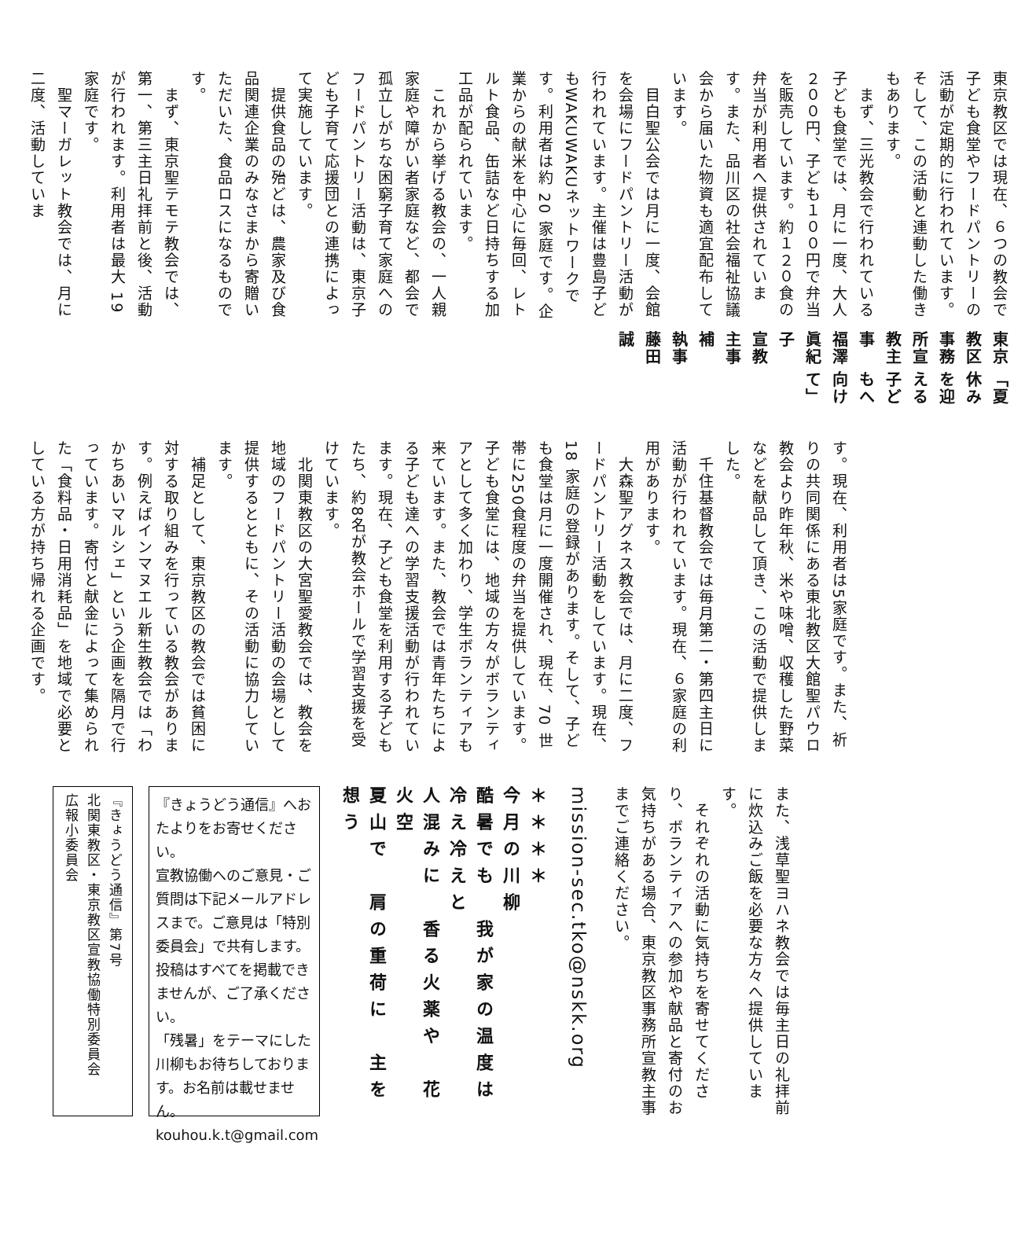「夏休みを迎える子どもへ向けて」
東京教区事務所宣教主事　福澤眞紀子
宣教主事補　執事　藤田　誠
東京教区では現在、６つの教会で子ども食堂やフードパントリーの活動が定期的に行われています。そして、この活動と連動した働きもあります。
　まず、三光教会で行われている子ども食堂では、月に一度、大人２００円、子ども１００円で弁当を販売しています。約１２０食の弁当が利用者へ提供されています。また、品川区の社会福祉協議会から届いた物資も適宜配布しています。
　目白聖公会では月に一度、会館を会場にフードパントリー活動が行われています。主催は豊島子どもWAKUWAKUネットワークです。利用者は約 20 家庭です。企業からの献米を中心に毎回、レトルト食品、缶詰など日持ちする加工品が配られています。
　これから挙げる教会の、一人親家庭や障がい者家庭など、都会で孤立しがちな困窮子育て家庭へのフードパントリー活動は、東京子ども子育て応援団との連携によって実施しています。
　提供食品の殆どは、農家及び食品関連企業のみなさまから寄贈いただいた、食品ロスになるものです。
　まず、東京聖テモテ教会では、第一、第三主日礼拝前と後、活動が行われます。利用者は最大 19 家庭です。
　聖マーガレット教会では、月に二度、活動していま
す。現在、利用者は5家庭です。また、祈りの共同関係にある東北教区大館聖パウロ教会より昨年秋、米や味噌、収穫した野菜などを献品して頂き、この活動で提供しました。
　千住基督教会では毎月第二・第四主日に活動が行われています。現在、６家庭の利用があります。
　大森聖アグネス教会では、月に二度、フードパントリー活動をしています。現在、18 家庭の登録があります。そして、子ども食堂は月に一度開催され、現在、70 世帯に250食程度の弁当を提供しています。子ども食堂には、地域の方々がボランティアとして多く加わり、学生ボランティアも来ています。また、教会では青年たちによる子ども達への学習支援活動が行われています。現在、子ども食堂を利用する子どもたち、約8名が教会ホールで学習支援を受けています。
　北関東教区の大宮聖愛教会では、教会を地域のフードパントリー活動の会場として提供するとともに、その活動に協力しています。
　補足として、東京教区の教会では貧困に対する取り組みを行っている教会があります。例えばインマヌエル新生教会では「わかちあいマルシェ」という企画を隔月で行っています。寄付と献金によって集められた「食料品・日用消耗品」を地域で必要としている方が持ち帰れる企画です。
また、浅草聖ヨハネ教会では毎主日の礼拝前に炊込みご飯を必要な方々へ提供しています。
　それぞれの活動に気持ちを寄せてくださり、ボランティアへの参加や献品と寄付のお気持ちがある場合、東京教区事務所宣教主事までご連絡ください。
mission-sec.tko@nskk.org
＊＊＊＊
今月の川柳
酷暑でも　我が家の温度は　冷え冷えと
人混みに　香る火薬や　花火空
夏山で　肩の重荷に　主を想う
『きょうどう通信』へおたよりをお寄せください。
宣教協働へのご意見・ご質問は下記メールアドレスまで。ご意見は「特別委員会」で共有します。投稿はすべてを掲載できませんが、ご了承ください。
「残暑」をテーマにした川柳もお待ちしております。お名前は載せません。
kouhou.k.t@gmail.com
『きょうどう通信』第7号
北関東教区・東京教区宣教協働特別委員会
広報小委員会